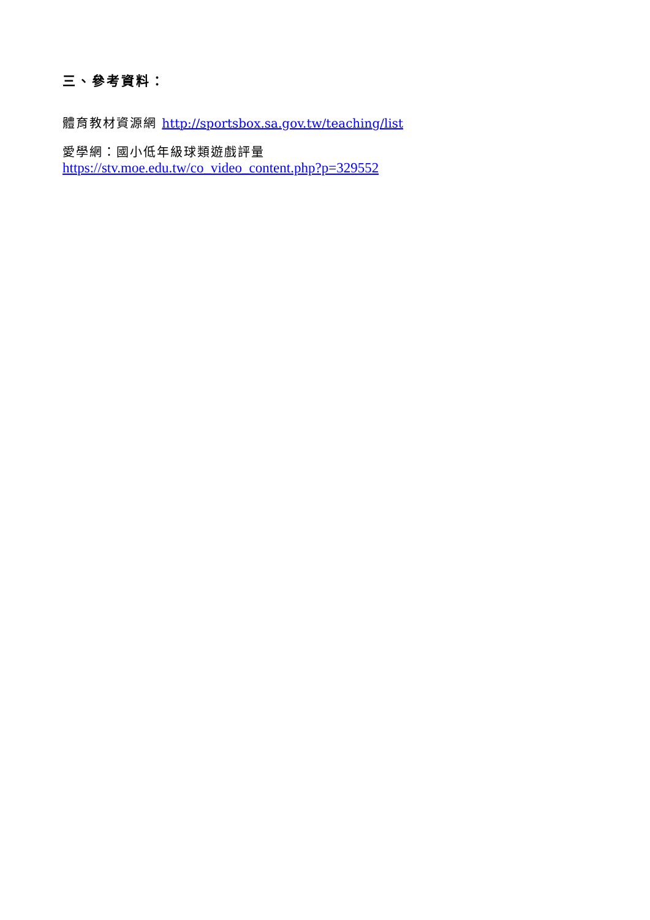三、參考資料：
體育教材資源網 http://sportsbox.sa.gov.tw/teaching/list
愛學網：國小低年級球類遊戲評量
https://stv.moe.edu.tw/co_video_content.php?p=329552